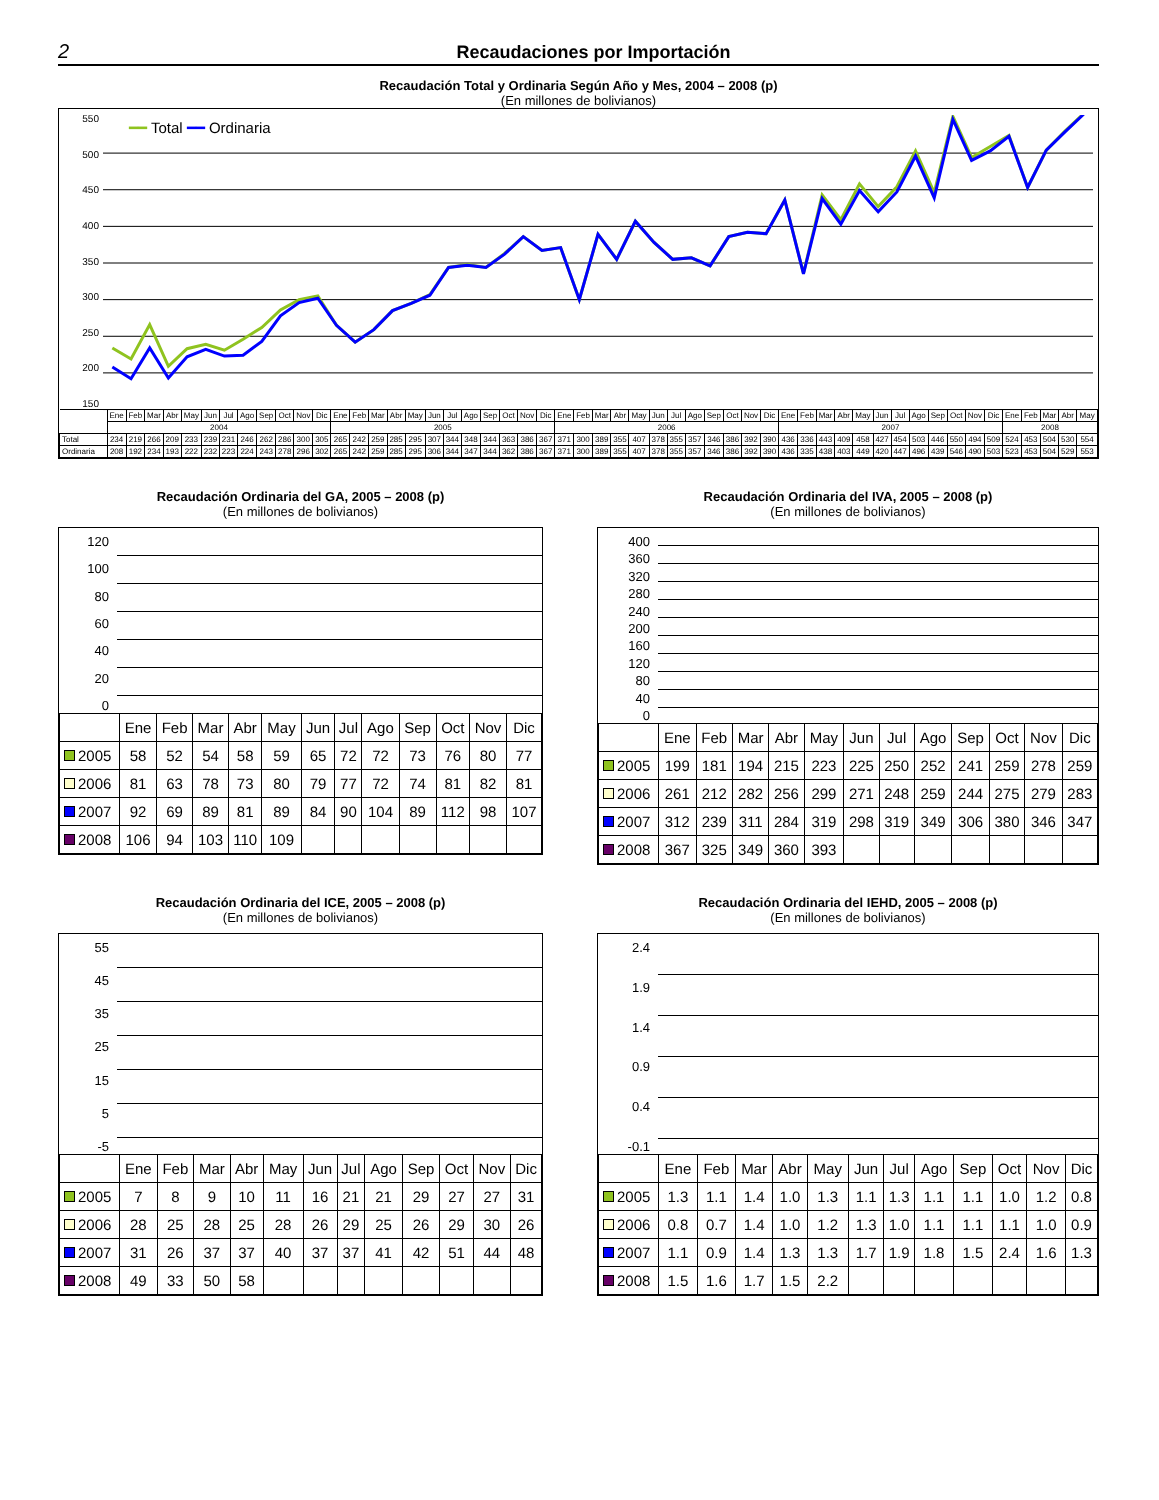2
Recaudaciones por Importación
Recaudación Total y Ordinaria Según Año y Mes, 2004 – 2008 (p)
(En millones de bolivianos)
550
500
450
400
350
300
250
200
150
━━ Total ━━ Ordinaria
| | Ene | Feb | Mar | Abr | May | Jun | Jul | Ago | Sep | Oct | Nov | Dic | Ene | Feb | Mar | Abr | May | Jun | Jul | Ago | Sep | Oct | Nov | Dic | Ene | Feb | Mar | Abr | May | Jun | Jul | Ago | Sep | Oct | Nov | Dic | Ene | Feb | Mar | Abr | May | Jun | Jul | Ago | Sep | Oct | Nov | Dic | Ene | Feb | Mar | Abr | May |
| | 2004 | | | | | | | | | | | | 2005 | | | | | | | | | | | | 2006 | | | | | | | | | | | | 2007 | | | | | | | | | | | | 2008 | | | | |
| Total | 234 | 219 | 266 | 209 | 233 | 239 | 231 | 246 | 262 | 286 | 300 | 305 | 265 | 242 | 259 | 285 | 295 | 307 | 344 | 348 | 344 | 363 | 386 | 367 | 371 | 300 | 389 | 355 | 407 | 378 | 355 | 357 | 346 | 386 | 392 | 390 | 436 | 336 | 443 | 409 | 458 | 427 | 454 | 503 | 446 | 550 | 494 | 509 | 524 | 453 | 504 | 530 | 554 |
| Ordinaria | 208 | 192 | 234 | 193 | 222 | 232 | 223 | 224 | 243 | 278 | 296 | 302 | 265 | 242 | 259 | 285 | 295 | 306 | 344 | 347 | 344 | 362 | 386 | 367 | 371 | 300 | 389 | 355 | 407 | 378 | 355 | 357 | 346 | 386 | 392 | 390 | 436 | 335 | 438 | 403 | 449 | 420 | 447 | 496 | 439 | 546 | 490 | 503 | 523 | 453 | 504 | 529 | 553 |
Recaudación Ordinaria del GA, 2005 – 2008 (p)
(En millones de bolivianos)
120
100
80
60
40
20
0
| | Ene | Feb | Mar | Abr | May | Jun | Jul | Ago | Sep | Oct | Nov | Dic |
| 2005 | 58 | 52 | 54 | 58 | 59 | 65 | 72 | 72 | 73 | 76 | 80 | 77 |
| 2006 | 81 | 63 | 78 | 73 | 80 | 79 | 77 | 72 | 74 | 81 | 82 | 81 |
| 2007 | 92 | 69 | 89 | 81 | 89 | 84 | 90 | 104 | 89 | 112 | 98 | 107 |
| 2008 | 106 | 94 | 103 | 110 | 109 | | | | | | | |
Recaudación Ordinaria del IVA, 2005 – 2008 (p)
(En millones de bolivianos)
400
360
320
280
240
200
160
120
80
40
0
| | Ene | Feb | Mar | Abr | May | Jun | Jul | Ago | Sep | Oct | Nov | Dic |
| 2005 | 199 | 181 | 194 | 215 | 223 | 225 | 250 | 252 | 241 | 259 | 278 | 259 |
| 2006 | 261 | 212 | 282 | 256 | 299 | 271 | 248 | 259 | 244 | 275 | 279 | 283 |
| 2007 | 312 | 239 | 311 | 284 | 319 | 298 | 319 | 349 | 306 | 380 | 346 | 347 |
| 2008 | 367 | 325 | 349 | 360 | 393 | | | | | | | |
Recaudación Ordinaria del ICE, 2005 – 2008 (p)
(En millones de bolivianos)
55
45
35
25
15
5
-5
| | Ene | Feb | Mar | Abr | May | Jun | Jul | Ago | Sep | Oct | Nov | Dic |
| 2005 | 7 | 8 | 9 | 10 | 11 | 16 | 21 | 21 | 29 | 27 | 27 | 31 |
| 2006 | 28 | 25 | 28 | 25 | 28 | 26 | 29 | 25 | 26 | 29 | 30 | 26 |
| 2007 | 31 | 26 | 37 | 37 | 40 | 37 | 37 | 41 | 42 | 51 | 44 | 48 |
| 2008 | 49 | 33 | 50 | 58 | | | | | | | | |
Recaudación Ordinaria del IEHD, 2005 – 2008 (p)
(En millones de bolivianos)
2.4
1.9
1.4
0.9
0.4
-0.1
| | Ene | Feb | Mar | Abr | May | Jun | Jul | Ago | Sep | Oct | Nov | Dic |
| 2005 | 1.3 | 1.1 | 1.4 | 1.0 | 1.3 | 1.1 | 1.3 | 1.1 | 1.1 | 1.0 | 1.2 | 0.8 |
| 2006 | 0.8 | 0.7 | 1.4 | 1.0 | 1.2 | 1.3 | 1.0 | 1.1 | 1.1 | 1.1 | 1.0 | 0.9 |
| 2007 | 1.1 | 0.9 | 1.4 | 1.3 | 1.3 | 1.7 | 1.9 | 1.8 | 1.5 | 2.4 | 1.6 | 1.3 |
| 2008 | 1.5 | 1.6 | 1.7 | 1.5 | 2.2 | | | | | | | |